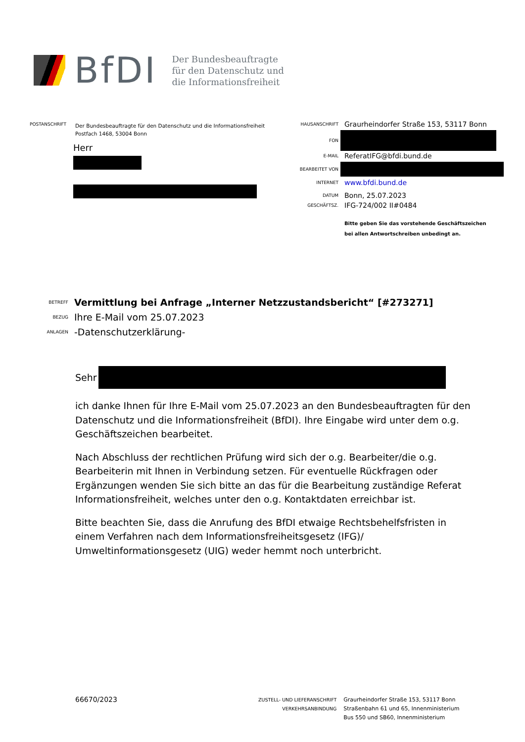BfDI
Der Bundesbeauftragte
für den Datenschutz und
die Informationsfreiheit
POSTANSCHRIFT Der Bundesbeauftragte für den Datenschutz und die Informationsfreiheit
Postfach 1468, 53004 Bonn
Herr
HAUSANSCHRIFT Graurheindorfer Straße 153, 53117 Bonn
FON
E-MAIL ReferatIFG@bfdi.bund.de
BEARBEITET VON
INTERNET www.bfdi.bund.de
DATUM Bonn, 25.07.2023
GESCHÄFTSZ. IFG-724/002 II#0484
Bitte geben Sie das vorstehende Geschäftszeichen
bei allen Antwortschreiben unbedingt an.
BETREFF Vermittlung bei Anfrage „Interner Netzzustandsbericht“ [#273271]
BEZUG Ihre E-Mail vom 25.07.2023
ANLAGEN -Datenschutzerklärung-
Sehr
ich danke Ihnen für Ihre E-Mail vom 25.07.2023 an den Bundesbeauftragten für den Datenschutz und die Informationsfreiheit (BfDI). Ihre Eingabe wird unter dem o.g. Geschäftszeichen bearbeitet.
Nach Abschluss der rechtlichen Prüfung wird sich der o.g. Bearbeiter/die o.g. Bearbeiterin mit Ihnen in Verbindung setzen. Für eventuelle Rückfragen oder Ergänzungen wenden Sie sich bitte an das für die Bearbeitung zuständige Referat Informationsfreiheit, welches unter den o.g. Kontaktdaten erreichbar ist.
Bitte beachten Sie, dass die Anrufung des BfDI etwaige Rechtsbehelfsfristen in einem Verfahren nach dem Informationsfreiheitsgesetz (IFG)/ Umweltinformationsgesetz (UIG) weder hemmt noch unterbricht.
66670/2023
ZUSTELL- UND LIEFERANSCHRIFT
VERKEHRSANBINDUNG
Graurheindorfer Straße 153, 53117 Bonn
Straßenbahn 61 und 65, Innenministerium
Bus 550 und SB60, Innenministerium